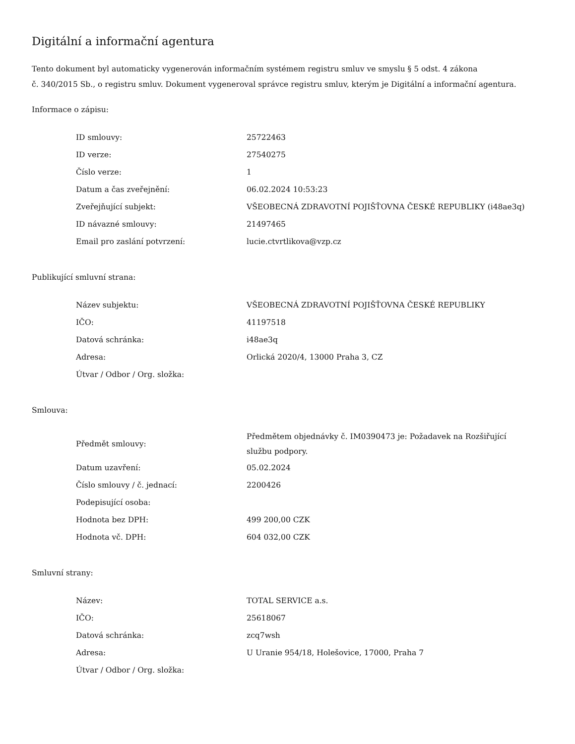Digitální a informační agentura
Tento dokument byl automaticky vygenerován informačním systémem registru smluv ve smyslu § 5 odst. 4 zákona
č. 340/2015 Sb., o registru smluv. Dokument vygeneroval správce registru smluv, kterým je Digitální a informační agentura.
Informace o zápisu:
| ID smlouvy: | 25722463 |
| ID verze: | 27540275 |
| Číslo verze: | 1 |
| Datum a čas zveřejnění: | 06.02.2024 10:53:23 |
| Zveřejňující subjekt: | VŠEOBECNÁ ZDRAVOTNÍ POJIŠŤOVNA ČESKÉ REPUBLIKY (i48ae3q) |
| ID návazné smlouvy: | 21497465 |
| Email pro zaslání potvrzení: | lucie.ctvrtlikova@vzp.cz |
Publikující smluvní strana:
| Název subjektu: | VŠEOBECNÁ ZDRAVOTNÍ POJIŠŤOVNA ČESKÉ REPUBLIKY |
| IČO: | 41197518 |
| Datová schránka: | i48ae3q |
| Adresa: | Orlická 2020/4, 13000 Praha 3, CZ |
| Útvar / Odbor / Org. složka: | |
Smlouva:
| Předmět smlouvy: | Předmětem objednávky č. IM0390473 je: Požadavek na Rozšiřující službu podpory. |
| Datum uzavření: | 05.02.2024 |
| Číslo smlouvy / č. jednací: | 2200426 |
| Podepisující osoba: | |
| Hodnota bez DPH: | 499 200,00 CZK |
| Hodnota vč. DPH: | 604 032,00 CZK |
Smluvní strany:
| Název: | TOTAL SERVICE a.s. |
| IČO: | 25618067 |
| Datová schránka: | zcq7wsh |
| Adresa: | U Uranie 954/18, Holešovice, 17000, Praha 7 |
| Útvar / Odbor / Org. složka: | |